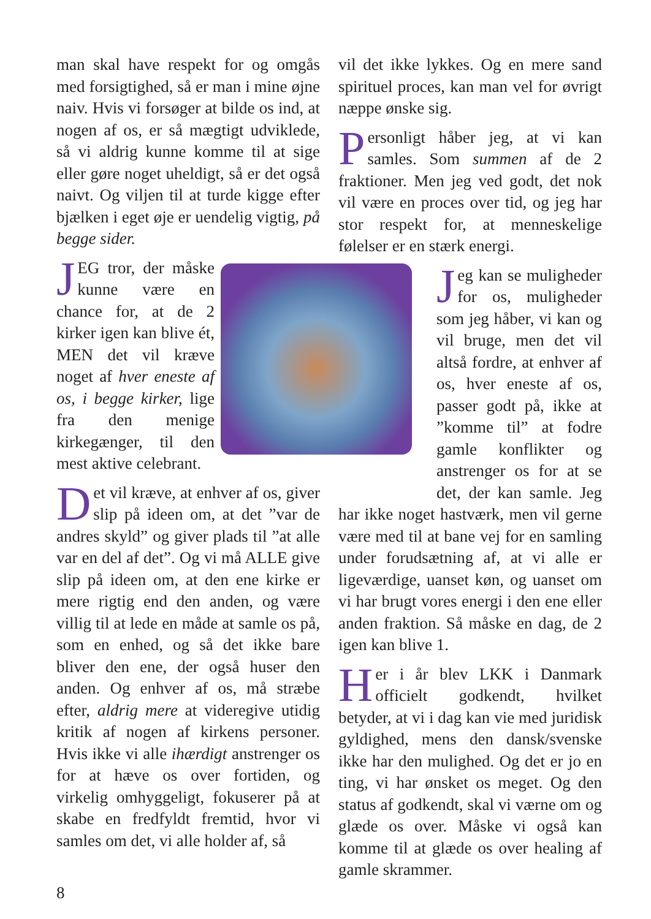man skal have respekt for og omgås med forsigtighed, så er man i mine øjne naiv. Hvis vi forsøger at bilde os ind, at nogen af os, er så mægtigt udviklede, så vi aldrig kunne komme til at sige eller gøre noget uheldigt, så er det også naivt. Og viljen til at turde kigge efter bjælken i eget øje er uendelig vigtig, på begge sider.
JEG tror, der måske kunne være en chance for, at de 2 kirker igen kan blive ét, MEN det vil kræve noget af hver eneste af os, i begge kirker, lige fra den menige kirkegænger, til den mest aktive celebrant.
Det vil kræve, at enhver af os, giver slip på ideen om, at det ”var de andres skyld” og giver plads til ”at alle var en del af det”. Og vi må ALLE give slip på ideen om, at den ene kirke er mere rigtig end den anden, og være villig til at lede en måde at samle os på, som en enhed, og så det ikke bare bliver den ene, der også huser den anden. Og enhver af os, må stræbe efter, aldrig mere at videregive utidig kritik af nogen af kirkens personer. Hvis ikke vi alle ihærdigt anstrenger os for at hæve os over fortiden, og virkelig omhyggeligt, fokuserer på at skabe en fredfyldt fremtid, hvor vi samles om det, vi alle holder af, så
vil det ikke lykkes. Og en mere sand spirituel proces, kan man vel for øvrigt næppe ønske sig.
Personligt håber jeg, at vi kan samles. Som summen af de 2 fraktioner. Men jeg ved godt, det nok vil være en proces over tid, og jeg har stor respekt for, at menneskelige følelser er en stærk energi.
Jeg kan se muligheder for os, muligheder som jeg håber, vi kan og vil bruge, men det vil altså fordre, at enhver af os, hver eneste af os, passer godt på, ikke at ”komme til” at fodre gamle konflikter og anstrenger os for at se det, der kan samle. Jeg har ikke noget hastværk, men vil gerne være med til at bane vej for en samling under forudsætning af, at vi alle er ligeværdige, uanset køn, og uanset om vi har brugt vores energi i den ene eller anden fraktion. Så måske en dag, de 2 igen kan blive 1.
Her i år blev LKK i Danmark officielt godkendt, hvilket betyder, at vi i dag kan vie med juridisk gyldighed, mens den dansk/svenske ikke har den mulighed. Og det er jo en ting, vi har ønsket os meget. Og den status af godkendt, skal vi værne om og glæde os over. Måske vi også kan komme til at glæde os over healing af gamle skrammer.
8